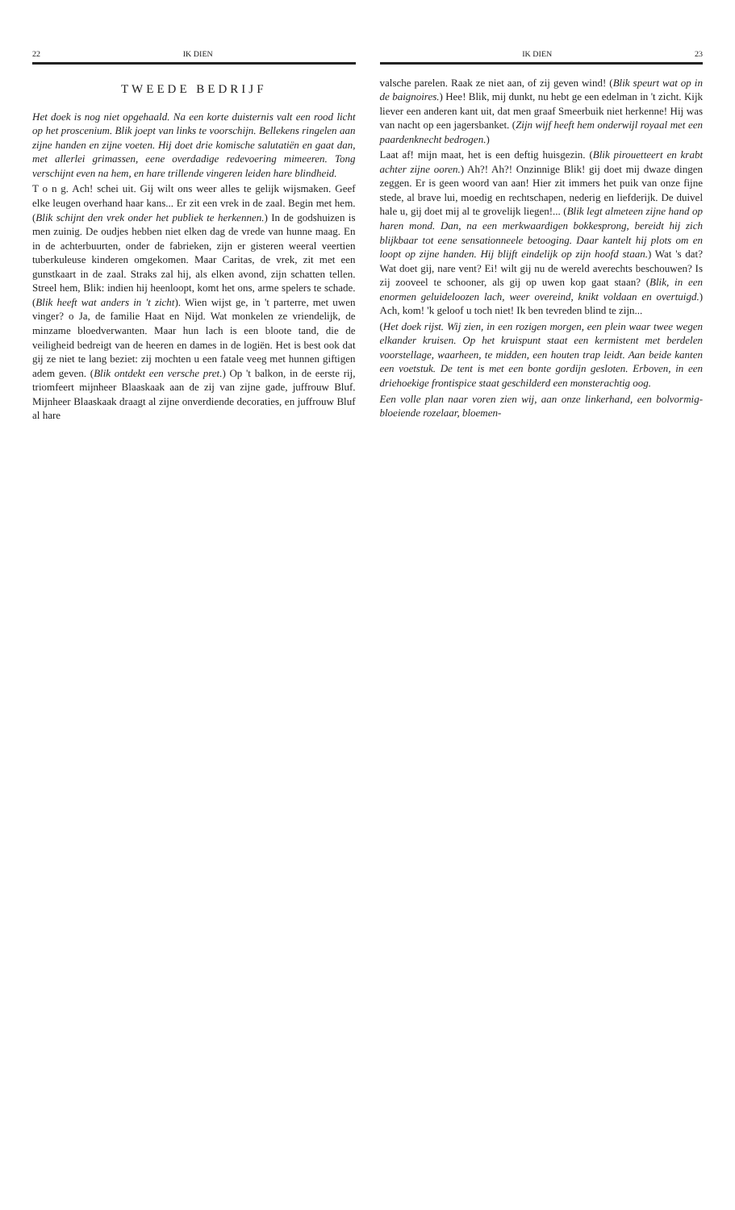22 IK DIEN
TWEEDE BEDRIJF
Het doek is nog niet opgehaald. Na een korte duisternis valt een rood licht op het proscenium. Blik joept van links te voorschijn. Bellekens ringelen aan zijne handen en zijne voeten. Hij doet drie komische salutatiën en gaat dan, met allerlei grimassen, eene overdadige redevoering mimeeren. Tong verschijnt even na hem, en hare trillende vingeren leiden hare blindheid.
T o n g. Ach! schei uit. Gij wilt ons weer alles te gelijk wijsmaken. Geef elke leugen overhand haar kans... Er zit een vrek in de zaal. Begin met hem. (Blik schijnt den vrek onder het publiek te herkennen.) In de godshuizen is men zuinig. De oudjes hebben niet elken dag de vrede van hunne maag. En in de achterbuurten, onder de fabrieken, zijn er gisteren weeral veertien tuberkuleuse kinderen omgekomen. Maar Caritas, de vrek, zit met een gunstkaart in de zaal. Straks zal hij, als elken avond, zijn schatten tellen. Streel hem, Blik: indien hij heenloopt, komt het ons, arme spelers te schade. (Blik heeft wat anders in 't zicht). Wien wijst ge, in 't parterre, met uwen vinger? o Ja, de familie Haat en Nijd. Wat monkelen ze vriendelijk, de minzame bloedverwanten. Maar hun lach is een bloote tand, die de veiligheid bedreigt van de heeren en dames in de logiën. Het is best ook dat gij ze niet te lang beziet: zij mochten u een fatale veeg met hunnen giftigen adem geven. (Blik ontdekt een versche pret.) Op 't balkon, in de eerste rij, triomfeert mijnheer Blaaskaak aan de zij van zijne gade, juffrouw Bluf. Mijnheer Blaaskaak draagt al zijne onverdiende decoraties, en juffrouw Bluf al hare
IK DIEN 23
valsche parelen. Raak ze niet aan, of zij geven wind! (Blik speurt wat op in de baignoires.) Hee! Blik, mij dunkt, nu hebt ge een edelman in 't zicht. Kijk liever een anderen kant uit, dat men graaf Smeerbuik niet herkenne! Hij was van nacht op een jagersbanket. (Zijn wijf heeft hem onderwijl royaal met een paardenknecht bedrogen.)
Laat af! mijn maat, het is een deftig huisgezin. (Blik pirouetteert en krabt achter zijne ooren.) Ah?! Ah?! Onzinnige Blik! gij doet mij dwaze dingen zeggen. Er is geen woord van aan! Hier zit immers het puik van onze fijne stede, al brave lui, moedig en rechtschapen, nederig en liefderijk. De duivel hale u, gij doet mij al te grovelijk liegen!... (Blik legt almeteen zijne hand op haren mond. Dan, na een merkwaardigen bokkesprong, bereidt hij zich blijkbaar tot eene sensationneele betooging. Daar kantelt hij plots om en loopt op zijne handen. Hij blijft eindelijk op zijn hoofd staan.) Wat 's dat? Wat doet gij, nare vent? Ei! wilt gij nu de wereld averechts beschouwen? Is zij zooveel te schooner, als gij op uwen kop gaat staan? (Blik, in een enormen geluideloozen lach, weer overeind, knikt voldaan en overtuigd.) Ach, kom! 'k geloof u toch niet! Ik ben tevreden blind te zijn...
(Het doek rijst. Wij zien, in een rozigen morgen, een plein waar twee wegen elkander kruisen. Op het kruispunt staat een kermistent met berdelen voorstellage, waarheen, te midden, een houten trap leidt. Aan beide kanten een voetstuk. De tent is met een bonte gordijn gesloten. Erboven, in een driehoekige frontispice staat geschilderd een monsterachtig oog.
Een volle plan naar voren zien wij, aan onze linkerhand, een bolvormig-bloeiende rozelaar, bloemen-